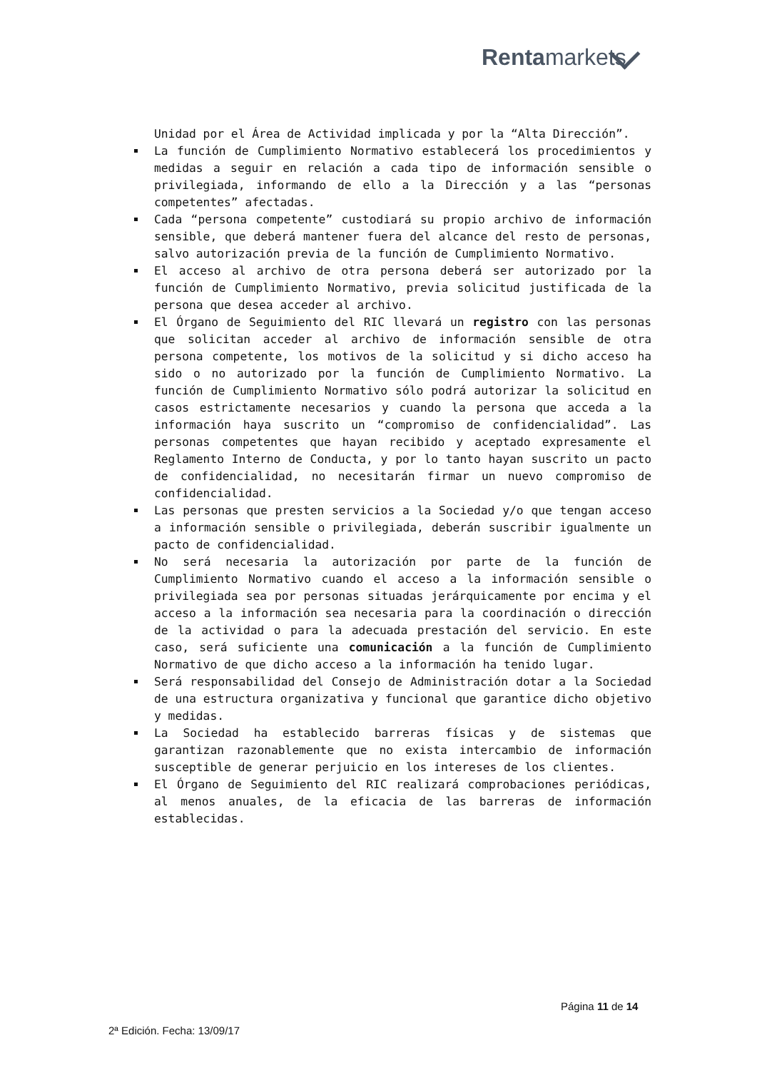Rentamarkets
Unidad por el Área de Actividad implicada y por la “Alta Dirección”.
La función de Cumplimiento Normativo establecerá los procedimientos y medidas a seguir en relación a cada tipo de información sensible o privilegiada, informando de ello a la Dirección y a las “personas competentes” afectadas.
Cada “persona competente” custodiará su propio archivo de información sensible, que deberá mantener fuera del alcance del resto de personas, salvo autorización previa de la función de Cumplimiento Normativo.
El acceso al archivo de otra persona deberá ser autorizado por la función de Cumplimiento Normativo, previa solicitud justificada de la persona que desea acceder al archivo.
El Órgano de Seguimiento del RIC llevará un registro con las personas que solicitan acceder al archivo de información sensible de otra persona competente, los motivos de la solicitud y si dicho acceso ha sido o no autorizado por la función de Cumplimiento Normativo. La función de Cumplimiento Normativo sólo podrá autorizar la solicitud en casos estrictamente necesarios y cuando la persona que acceda a la información haya suscrito un “compromiso de confidencialidad”. Las personas competentes que hayan recibido y aceptado expresamente el Reglamento Interno de Conducta, y por lo tanto hayan suscrito un pacto de confidencialidad, no necesitarán firmar un nuevo compromiso de confidencialidad.
Las personas que presten servicios a la Sociedad y/o que tengan acceso a información sensible o privilegiada, deberán suscribir igualmente un pacto de confidencialidad.
No será necesaria la autorización por parte de la función de Cumplimiento Normativo cuando el acceso a la información sensible o privilegiada sea por personas situadas jerárquicamente por encima y el acceso a la información sea necesaria para la coordinación o dirección de la actividad o para la adecuada prestación del servicio. En este caso, será suficiente una comunicación a la función de Cumplimiento Normativo de que dicho acceso a la información ha tenido lugar.
Será responsabilidad del Consejo de Administración dotar a la Sociedad de una estructura organizativa y funcional que garantice dicho objetivo y medidas.
La Sociedad ha establecido barreras físicas y de sistemas que garantizan razonablemente que no exista intercambio de información susceptible de generar perjuicio en los intereses de los clientes.
El Órgano de Seguimiento del RIC realizará comprobaciones periódicas, al menos anuales, de la eficacia de las barreras de información establecidas.
Página 11 de 14
2ª Edición. Fecha: 13/09/17